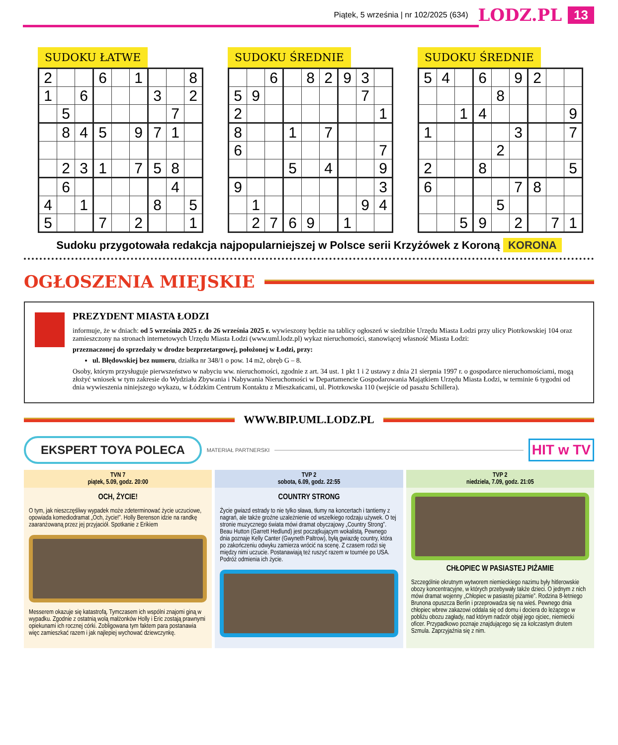Piątek, 5 września | nr 102/2025 (634) LODZ.PL 13
SUDOKU ŁATWE
| 2 | | | 6 | | 1 | | | 8 |
| 1 | | 6 | | | | 3 | | 2 |
| | 5 | | | | | | 7 | |
| | 8 | 4 | 5 | | 9 | 7 | 1 | |
| | 2 | 3 | 1 | | 7 | 5 | 8 | |
| | 6 | | | | | | 4 | |
| 4 | | 1 | | | | 8 | | 5 |
| 5 | | | 7 | | 2 | | | 1 |
SUDOKU ŚREDNIE
| | | 6 | | 8 | 2 | 9 | 3 | |
| 5 | 9 | | | | | | 7 | |
| 2 | | | | | | | | 1 |
| 8 | | | 1 | | 7 | | | |
| 6 | | | | | | | | 7 |
| | | | 5 | | 4 | | | 9 |
| 9 | | | | | | | | 3 |
| | 1 | | | | | | 9 | 4 |
| | 2 | 7 | 6 | 9 | | 1 | | |
SUDOKU ŚREDNIE
| 5 | 4 | | 6 | | 9 | 2 | | |
| | | | | 8 | | | | |
| | | 1 | 4 | | | | | 9 |
| 1 | | | | | 3 | | | 7 |
| | | | | 2 | | | | |
| 2 | | | 8 | | | | | 5 |
| 6 | | | | | 7 | 8 | | |
| | | | | 5 | | | | |
| | | 5 | 9 | | 2 | | 7 | 1 |
Sudoku przygotowała redakcja najpopularniejszej w Polsce serii Krzyżówek z Koroną KORONA
OGŁOSZENIA MIEJSKIE
PREZYDENT MIASTA ŁODZI
informuje, że w dniach: od 5 września 2025 r. do 26 września 2025 r. wywieszony będzie na tablicy ogłoszeń w siedzibie Urzędu Miasta Łodzi przy ulicy Piotrkowskiej 104 oraz zamieszczony na stronach internetowych Urzędu Miasta Łodzi (www.uml.lodz.pl) wykaz nieruchomości, stanowiącej własność Miasta Łodzi:
przeznaczonej do sprzedaży w drodze bezprzetargowej, położonej w Łodzi, przy:
ul. Błędowskiej bez numeru, działka nr 348/1 o pow. 14 m2, obręb G – 8.
Osoby, którym przysługuje pierwszeństwo w nabyciu ww. nieruchomości, zgodnie z art. 34 ust. 1 pkt 1 i 2 ustawy z dnia 21 sierpnia 1997 r. o gospodarce nieruchomościami, mogą złożyć wniosek w tym zakresie do Wydziału Zbywania i Nabywania Nieruchomości w Departamencie Gospodarowania Majątkiem Urzędu Miasta Łodzi, w terminie 6 tygodni od dnia wywieszenia niniejszego wykazu, w Łódzkim Centrum Kontaktu z Mieszkańcami, ul. Piotrkowska 110 (wejście od pasażu Schillera).
WWW.BIP.UML.LODZ.PL
EKSPERT TOYA POLECA MATERIAŁ PARTNERSKI HIT w TV
TVN 7
piątek, 5.09, godz. 20:00
OCH, ŻYCIE!
O tym, jak nieszczęśliwy wypadek może zdeterminować życie uczuciowe, opowiada komediodramat „Och, życie!”. Holly Berenson idzie na randkę zaaranżowaną przez jej przyjaciół. Spotkanie z Erikiem
Messerem okazuje się katastrofą. Tymczasem ich wspólni znajomi giną w wypadku. Zgodnie z ostatnią wolą małżonków Holly i Eric zostają prawnymi opiekunami ich rocznej córki. Zobligowana tym faktem para postanawia więc zamieszkać razem i jak najlepiej wychować dziewczynkę.
TVP 2
sobota, 6.09, godz. 22:55
COUNTRY STRONG
Życie gwiazd estrady to nie tylko sława, tłumy na koncertach i tantiemy z nagrań, ale także groźne uzależnienie od wszelkiego rodzaju używek. O tej stronie muzycznego świata mówi dramat obyczajowy „Country Strong”. Beau Hutton (Garrett Hedlund) jest początkującym wokalistą. Pewnego dnia poznaje Kelly Canter (Gwyneth Paltrow), byłą gwiazdę country, która po zakończeniu odwyku zamierza wrócić na scenę. Z czasem rodzi się między nimi uczucie. Postanawiają też ruszyć razem w tournée po USA. Podróż odmienia ich życie.
TVP 2
niedziela, 7.09, godz. 21:05
CHŁOPIEC W PASIASTEJ PIŻAMIE
Szczególnie okrutnym wytworem niemieckiego nazimu były hitlerowskie obozy koncentracyjne, w których przebywały także dzieci. O jednym z nich mówi dramat wojenny „Chłopiec w pasiastej piżamie”. Rodzina 8-letniego Brunona opuszcza Berlin i przeprowadza się na wieś. Pewnego dnia chłopiec wbrew zakazowi oddala się od domu i dociera do leżącego w pobliżu obozu zagłady, nad którym nadzór objął jego ojciec, niemiecki oficer. Przypadkowo poznaje znajdującego się za kolczastym drutem Szmula. Zaprzyjaźnia się z nim.